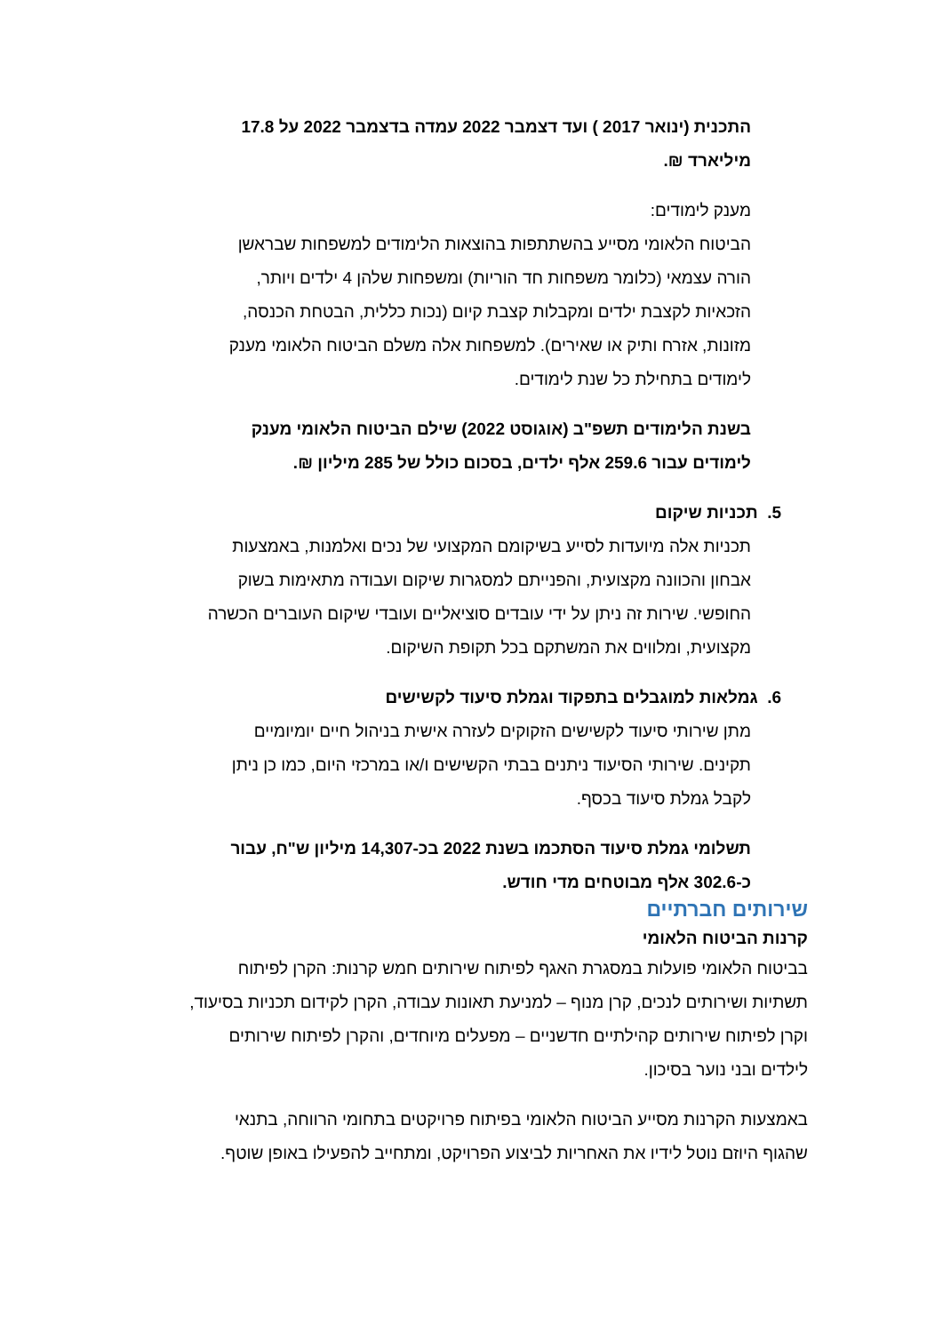התכנית (ינואר 2017 ) ועד דצמבר 2022 עמדה בדצמבר 2022 על 17.8 מיליארד ₪.
מענק לימודים:
הביטוח הלאומי מסייע בהשתתפות בהוצאות הלימודים למשפחות שבראשן הורה עצמאי (כלומר משפחות חד הוריות) ומשפחות שלהן 4 ילדים ויותר, הזכאיות לקצבת ילדים ומקבלות קצבת קיום (נכות כללית, הבטחת הכנסה, מזונות, אזרח ותיק או שאירים). למשפחות אלה משלם הביטוח הלאומי מענק לימודים בתחילת כל שנת לימודים.
בשנת הלימודים תשפ"ב (אוגוסט 2022) שילם הביטוח הלאומי מענק לימודים עבור 259.6 אלף ילדים, בסכום כולל של 285 מיליון ₪.
5. תכניות שיקום
תכניות אלה מיועדות לסייע בשיקומם המקצועי של נכים ואלמנות, באמצעות אבחון והכוונה מקצועית, והפנייתם למסגרות שיקום ועבודה מתאימות בשוק החופשי. שירות זה ניתן על ידי עובדים סוציאליים ועובדי שיקום העוברים הכשרה מקצועית, ומלווים את המשתקם בכל תקופת השיקום.
6. גמלאות למוגבלים בתפקוד וגמלת סיעוד לקשישים
מתן שירותי סיעוד לקשישים הזקוקים לעזרה אישית בניהול חיים יומיומיים תקינים. שירותי הסיעוד ניתנים בבתי הקשישים ו/או במרכזי היום, כמו כן ניתן לקבל גמלת סיעוד בכסף.
תשלומי גמלת סיעוד הסתכמו בשנת 2022 בכ-14,307 מיליון ש"ח, עבור כ-302.6 אלף מבוטחים מדי חודש.
שירותים חברתיים
קרנות הביטוח הלאומי
בביטוח הלאומי פועלות במסגרת האגף לפיתוח שירותים חמש קרנות: הקרן לפיתוח תשתיות ושירותים לנכים, קרן מנוף – למניעת תאונות עבודה, הקרן לקידום תכניות בסיעוד, וקרן לפיתוח שירותים קהילתיים חדשניים – מפעלים מיוחדים, והקרן לפיתוח שירותים לילדים ובני נוער בסיכון.
באמצעות הקרנות מסייע הביטוח הלאומי בפיתוח פרויקטים בתחומי הרווחה, בתנאי שהגוף היוזם נוטל לידיו את האחריות לביצוע הפרויקט, ומתחייב להפעילו באופן שוטף.